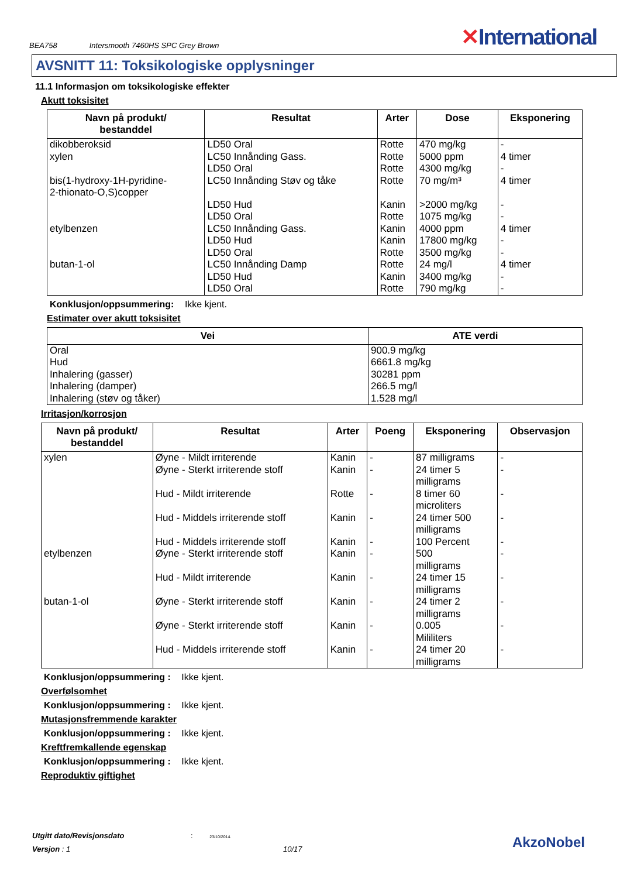BEA758 Intersmooth 7460HS SPC Grey Brown
✕International
AVSNITT 11: Toksikologiske opplysninger
11.1 Informasjon om toksikologiske effekter
Akutt toksisitet
| Navn på produkt/ bestanddel | Resultat | Arter | Dose | Eksponering |
| --- | --- | --- | --- | --- |
| dikobberoksid xylen bis(1-hydroxy-1H-pyridine- 2-thionato-O,S)copper etylbenzen butan-1-ol | LD50 Oral LC50 Innånding Gass. LD50 Oral LC50 Innånding Støv og tåke LD50 Hud LD50 Oral LC50 Innånding Gass. LD50 Hud LD50 Oral LC50 Innånding Damp LD50 Hud LD50 Oral | Rotte Rotte Rotte Rotte Kanin Rotte Kanin Kanin Rotte Rotte Kanin Rotte | 470 mg/kg 5000 ppm 4300 mg/kg 70 mg/m³ >2000 mg/kg 1075 mg/kg 4000 ppm 17800 mg/kg 3500 mg/kg 24 mg/l 3400 mg/kg 790 mg/kg | - 4 timer - 4 timer - - 4 timer - - 4 timer - - |
Konklusjon/oppsummering: Ikke kjent.
Estimater over akutt toksisitet
| Vei | ATE verdi |
| --- | --- |
| Oral Hud Inhalering (gasser) Inhalering (damper) Inhalering (støv og tåker) | 900.9 mg/kg 6661.8 mg/kg 30281 ppm 266.5 mg/l 1.528 mg/l |
Irritasjon/korrosjon
| Navn på produkt/ bestanddel | Resultat | Arter | Poeng | Eksponering | Observasjon |
| --- | --- | --- | --- | --- | --- |
| xylen etylbenzen butan-1-ol | Øyne - Mildt irriterende Øyne - Sterkt irriterende stoff Hud - Mildt irriterende Hud - Middels irriterende stoff Hud - Middels irriterende stoff Øyne - Sterkt irriterende stoff Hud - Mildt irriterende Øyne - Sterkt irriterende stoff Øyne - Sterkt irriterende stoff Hud - Middels irriterende stoff | Kanin Kanin Rotte Kanin Kanin Kanin Kanin Kanin Kanin Kanin | - - - - - - - - - - | 87 milligrams 24 timer 5 milligrams 8 timer 60 microliters 24 timer 500 milligrams 100 Percent 500 milligrams 24 timer 15 milligrams 24 timer 2 milligrams 0.005 Mililiters 24 timer 20 milligrams | - - - - - - - - - - |
Konklusjon/oppsummering : Ikke kjent.
Overfølsomhet
Konklusjon/oppsummering : Ikke kjent.
Mutasjonsfremmende karakter
Konklusjon/oppsummering : Ikke kjent.
Kreftfremkallende egenskap
Konklusjon/oppsummering : Ikke kjent.
Reproduktiv giftighet
Utgitt dato/Revisjonsdato : 23/10/2014.
Versjon : 1 10/17
AkzoNobel